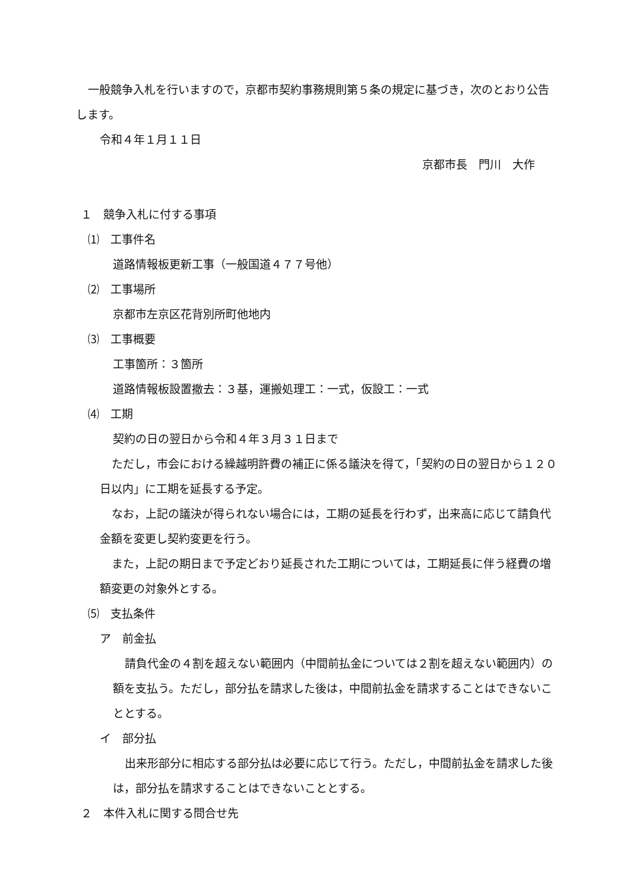一般競争入札を行いますので，京都市契約事務規則第５条の規定に基づき，次のとおり公告します。
令和４年１月１１日
京都市長　門川　大作
１　競争入札に付する事項
⑴　工事件名
道路情報板更新工事（一般国道４７７号他）
⑵　工事場所
京都市左京区花背別所町他地内
⑶　工事概要
工事箇所：３箇所
道路情報板設置撤去：３基，運搬処理工：一式，仮設工：一式
⑷　工期
契約の日の翌日から令和４年３月３１日まで
ただし，市会における繰越明許費の補正に係る議決を得て，「契約の日の翌日から１２０日以内」に工期を延長する予定。
なお，上記の議決が得られない場合には，工期の延長を行わず，出来高に応じて請負代金額を変更し契約変更を行う。
また，上記の期日まで予定どおり延長された工期については，工期延長に伴う経費の増額変更の対象外とする。
⑸　支払条件
ア　前金払
請負代金の４割を超えない範囲内（中間前払金については２割を超えない範囲内）の額を支払う。ただし，部分払を請求した後は，中間前払金を請求することはできないこととする。
イ　部分払
出来形部分に相応する部分払は必要に応じて行う。ただし，中間前払金を請求した後は，部分払を請求することはできないこととする。
２　本件入札に関する問合せ先